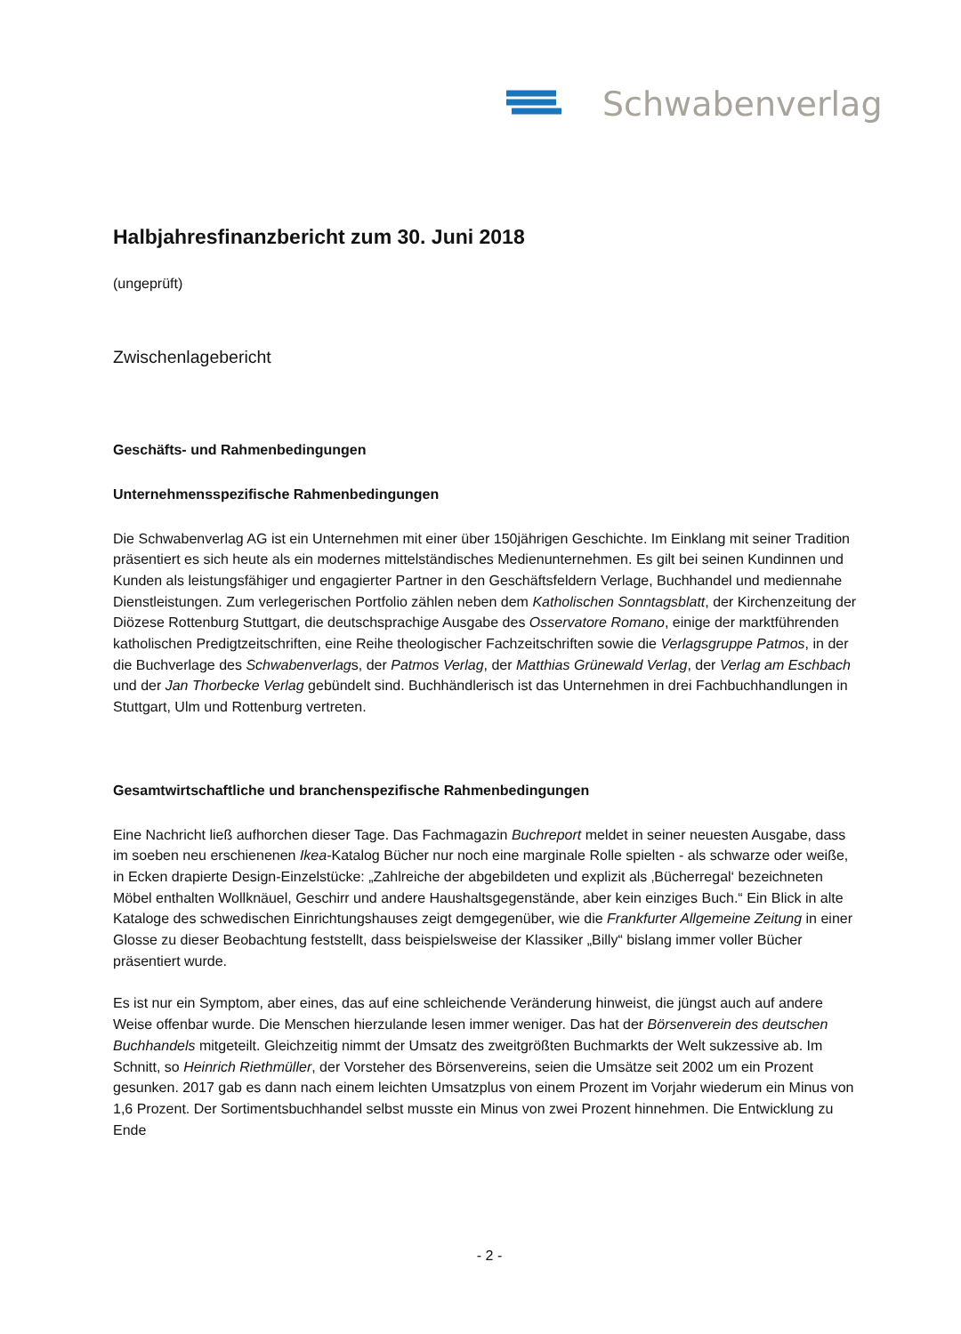Schwabenverlag
Halbjahresfinanzbericht zum 30. Juni 2018
(ungeprüft)
Zwischenlagebericht
Geschäfts- und Rahmenbedingungen
Unternehmensspezifische Rahmenbedingungen
Die Schwabenverlag AG ist ein Unternehmen mit einer über 150jährigen Geschichte. Im Einklang mit seiner Tradition präsentiert es sich heute als ein modernes mittelständisches Medienunternehmen. Es gilt bei seinen Kundinnen und Kunden als leistungsfähiger und engagierter Partner in den Geschäftsfeldern Verlage, Buchhandel und mediennahe Dienstleistungen. Zum verlegerischen Portfolio zählen neben dem Katholischen Sonntagsblatt, der Kirchenzeitung der Diözese Rottenburg Stuttgart, die deutschsprachige Ausgabe des Osservatore Romano, einige der marktführenden katholischen Predigtzeitschriften, eine Reihe theologischer Fachzeitschriften sowie die Verlagsgruppe Patmos, in der die Buchverlage des Schwabenverlags, der Patmos Verlag, der Matthias Grünewald Verlag, der Verlag am Eschbach und der Jan Thorbecke Verlag gebündelt sind. Buchhändlerisch ist das Unternehmen in drei Fachbuchhandlungen in Stuttgart, Ulm und Rottenburg vertreten.
Gesamtwirtschaftliche und branchenspezifische Rahmenbedingungen
Eine Nachricht ließ aufhorchen dieser Tage. Das Fachmagazin Buchreport meldet in seiner neuesten Ausgabe, dass im soeben neu erschienenen Ikea-Katalog Bücher nur noch eine marginale Rolle spielten - als schwarze oder weiße, in Ecken drapierte Design-Einzelstücke: „Zahlreiche der abgebildeten und explizit als ‚Bücherregal‘ bezeichneten Möbel enthalten Wollknäuel, Geschirr und andere Haushaltsgegenstände, aber kein einziges Buch.“ Ein Blick in alte Kataloge des schwedischen Einrichtungshauses zeigt demgegenüber, wie die Frankfurter Allgemeine Zeitung in einer Glosse zu dieser Beobachtung feststellt, dass beispielsweise der Klassiker „Billy“ bislang immer voller Bücher präsentiert wurde.
Es ist nur ein Symptom, aber eines, das auf eine schleichende Veränderung hinweist, die jüngst auch auf andere Weise offenbar wurde. Die Menschen hierzulande lesen immer weniger. Das hat der Börsenverein des deutschen Buchhandels mitgeteilt. Gleichzeitig nimmt der Umsatz des zweitgrößten Buchmarkts der Welt sukzessive ab. Im Schnitt, so Heinrich Riethmüller, der Vorsteher des Börsenvereins, seien die Umsätze seit 2002 um ein Prozent gesunken. 2017 gab es dann nach einem leichten Umsatzplus von einem Prozent im Vorjahr wiederum ein Minus von 1,6 Prozent. Der Sortimentsbuchhandel selbst musste ein Minus von zwei Prozent hinnehmen. Die Entwicklung zu Ende
- 2 -